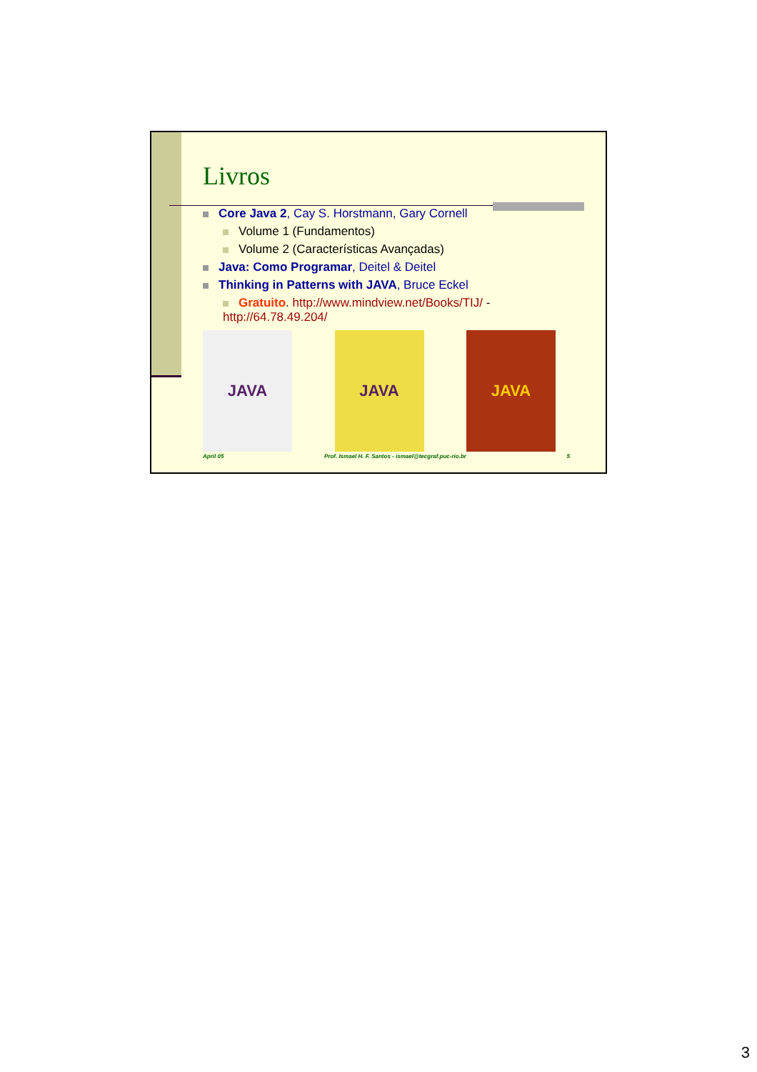Livros
Core Java 2, Cay S. Horstmann, Gary Cornell
Volume 1 (Fundamentos)
Volume 2 (Características Avançadas)
Java: Como Programar, Deitel & Deitel
Thinking in Patterns with JAVA, Bruce Eckel
Gratuito. http://www.mindview.net/Books/TIJ/ -http://64.78.49.204/
JAVA JAVA JAVA
April 05 Prof. Ismael H. F. Santos - ismael@tecgraf.puc-rio.br 5
3